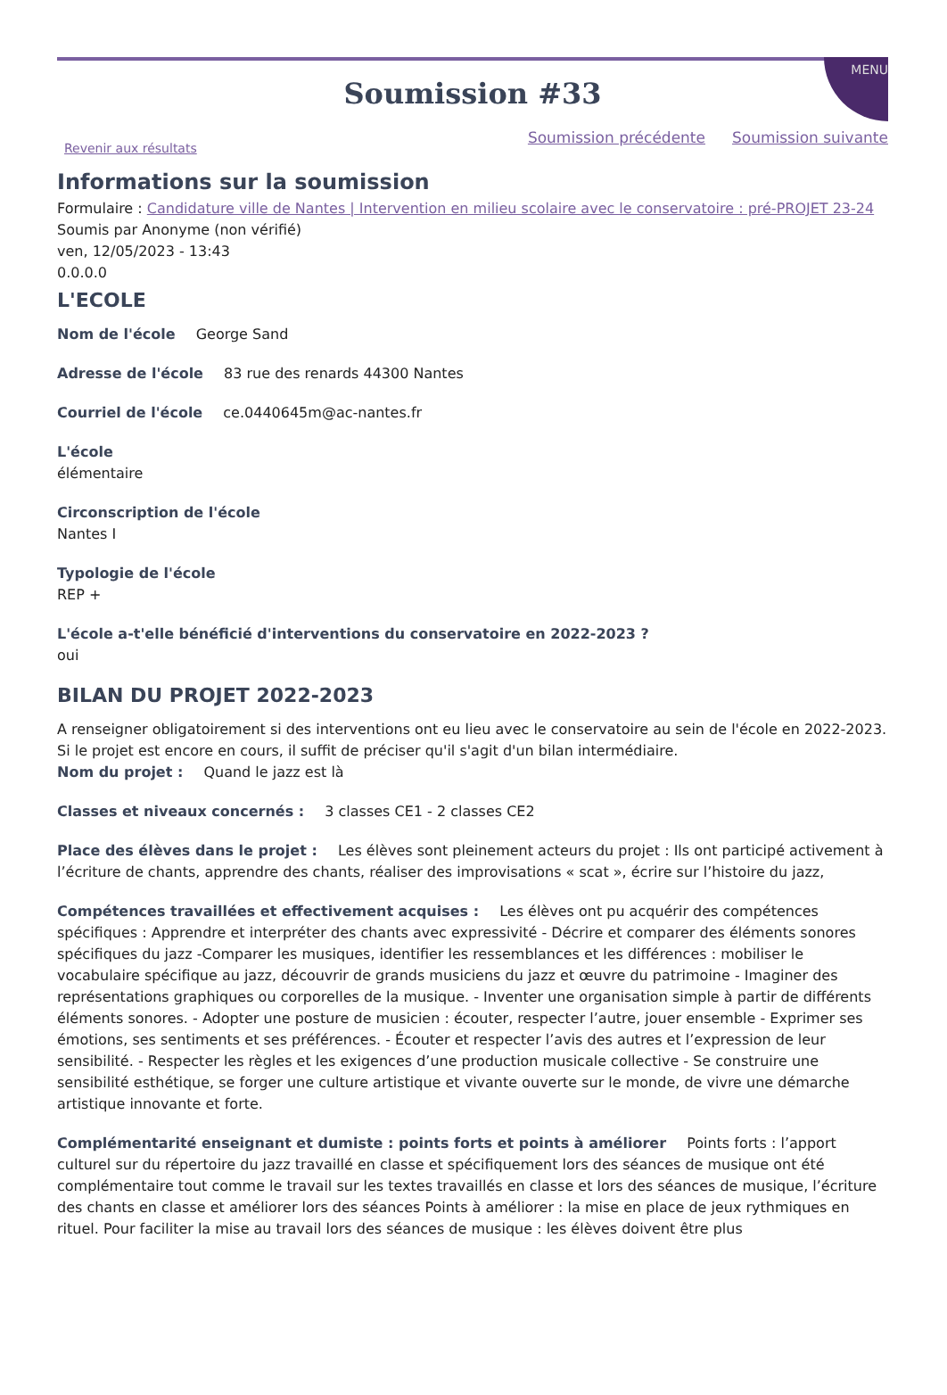MENU
Soumission #33
Revenir aux résultats
Soumission précédente Soumission suivante
Informations sur la soumission
Formulaire : Candidature ville de Nantes | Intervention en milieu scolaire avec le conservatoire : pré-PROJET 23-24
Soumis par Anonyme (non vérifié)
ven, 12/05/2023 - 13:43
0.0.0.0
L'ECOLE
Nom de l'école George Sand
Adresse de l'école 83 rue des renards 44300 Nantes
Courriel de l'école ce.0440645m@ac-nantes.fr
L'école
élémentaire
Circonscription de l'école
Nantes I
Typologie de l'école
REP +
L'école a-t'elle bénéficié d'interventions du conservatoire en 2022-2023 ?
oui
BILAN DU PROJET 2022-2023
A renseigner obligatoirement si des interventions ont eu lieu avec le conservatoire au sein de l'école en 2022-2023. Si le projet est encore en cours, il suffit de préciser qu'il s'agit d'un bilan intermédiaire.
Nom du projet : Quand le jazz est là
Classes et niveaux concernés : 3 classes CE1 - 2 classes CE2
Place des élèves dans le projet : Les élèves sont pleinement acteurs du projet : Ils ont participé activement à l’écriture de chants, apprendre des chants, réaliser des improvisations « scat », écrire sur l’histoire du jazz,
Compétences travaillées et effectivement acquises : Les élèves ont pu acquérir des compétences spécifiques : Apprendre et interpréter des chants avec expressivité - Décrire et comparer des éléments sonores spécifiques du jazz -Comparer les musiques, identifier les ressemblances et les différences : mobiliser le vocabulaire spécifique au jazz, découvrir de grands musiciens du jazz et œuvre du patrimoine - Imaginer des représentations graphiques ou corporelles de la musique. - Inventer une organisation simple à partir de différents éléments sonores. - Adopter une posture de musicien : écouter, respecter l’autre, jouer ensemble - Exprimer ses émotions, ses sentiments et ses préférences. - Écouter et respecter l’avis des autres et l’expression de leur sensibilité. - Respecter les règles et les exigences d’une production musicale collective - Se construire une sensibilité esthétique, se forger une culture artistique et vivante ouverte sur le monde, de vivre une démarche artistique innovante et forte.
Complémentarité enseignant et dumiste : points forts et points à améliorer Points forts : l’apport culturel sur du répertoire du jazz travaillé en classe et spécifiquement lors des séances de musique ont été complémentaire tout comme le travail sur les textes travaillés en classe et lors des séances de musique, l’écriture des chants en classe et améliorer lors des séances Points à améliorer : la mise en place de jeux rythmiques en rituel. Pour faciliter la mise au travail lors des séances de musique : les élèves doivent être plus